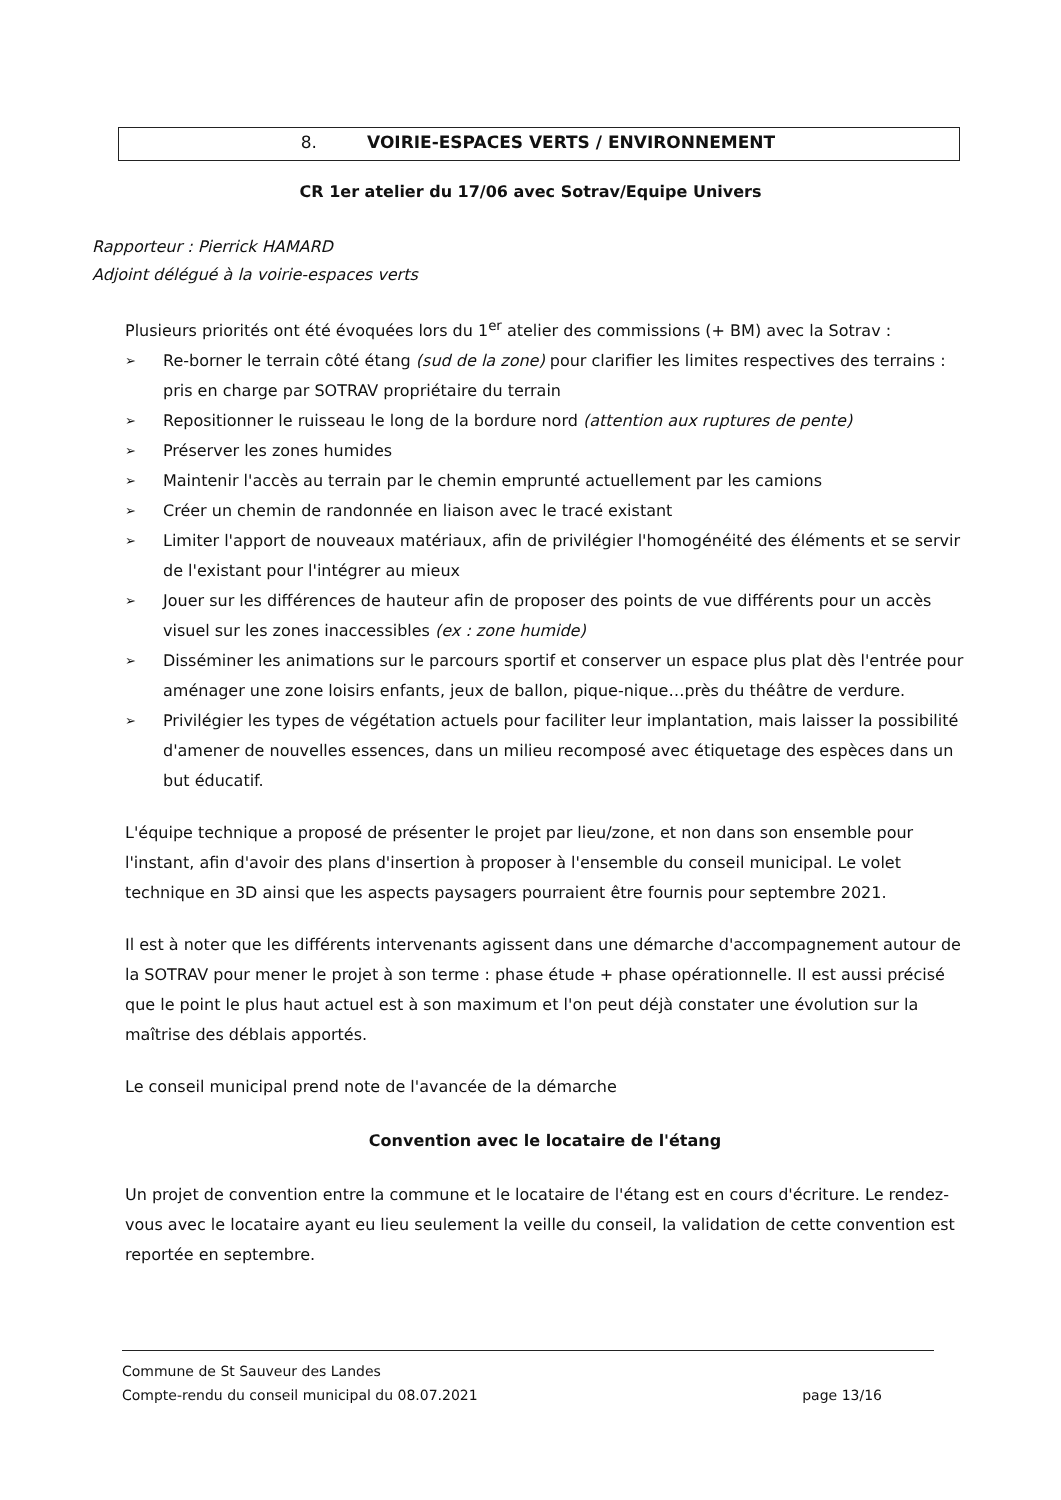8. VOIRIE-ESPACES VERTS / ENVIRONNEMENT
CR 1er atelier du 17/06 avec Sotrav/Equipe Univers
Rapporteur : Pierrick HAMARD
Adjoint délégué à la voirie-espaces verts
Plusieurs priorités ont été évoquées lors du 1<sup>er</sup> atelier des commissions (+ BM) avec la Sotrav :
➢ Re-borner le terrain côté étang (sud de la zone) pour clarifier les limites respectives des terrains : pris en charge par SOTRAV propriétaire du terrain
➢ Repositionner le ruisseau le long de la bordure nord (attention aux ruptures de pente)
➢ Préserver les zones humides
➢ Maintenir l'accès au terrain par le chemin emprunté actuellement par les camions
➢ Créer un chemin de randonnée en liaison avec le tracé existant
➢ Limiter l'apport de nouveaux matériaux, afin de privilégier l'homogénéité des éléments et se servir de l'existant pour l'intégrer au mieux
➢ Jouer sur les différences de hauteur afin de proposer des points de vue différents pour un accès visuel sur les zones inaccessibles (ex : zone humide)
➢ Disséminer les animations sur le parcours sportif et conserver un espace plus plat dès l'entrée pour aménager une zone loisirs enfants, jeux de ballon, pique-nique…près du théâtre de verdure.
➢ Privilégier les types de végétation actuels pour faciliter leur implantation, mais laisser la possibilité d'amener de nouvelles essences, dans un milieu recomposé avec étiquetage des espèces dans un but éducatif.
L'équipe technique a proposé de présenter le projet par lieu/zone, et non dans son ensemble pour l'instant, afin d'avoir des plans d'insertion à proposer à l'ensemble du conseil municipal. Le volet technique en 3D ainsi que les aspects paysagers pourraient être fournis pour septembre 2021.
Il est à noter que les différents intervenants agissent dans une démarche d'accompagnement autour de la SOTRAV pour mener le projet à son terme : phase étude + phase opérationnelle. Il est aussi précisé que le point le plus haut actuel est à son maximum et l'on peut déjà constater une évolution sur la maîtrise des déblais apportés.
Le conseil municipal prend note de l'avancée de la démarche
Convention avec le locataire de l'étang
Un projet de convention entre la commune et le locataire de l'étang est en cours d'écriture. Le rendez-vous avec le locataire ayant eu lieu seulement la veille du conseil, la validation de cette convention est reportée en septembre.
Commune de St Sauveur des Landes
Compte-rendu du conseil municipal du 08.07.2021 page 13/16